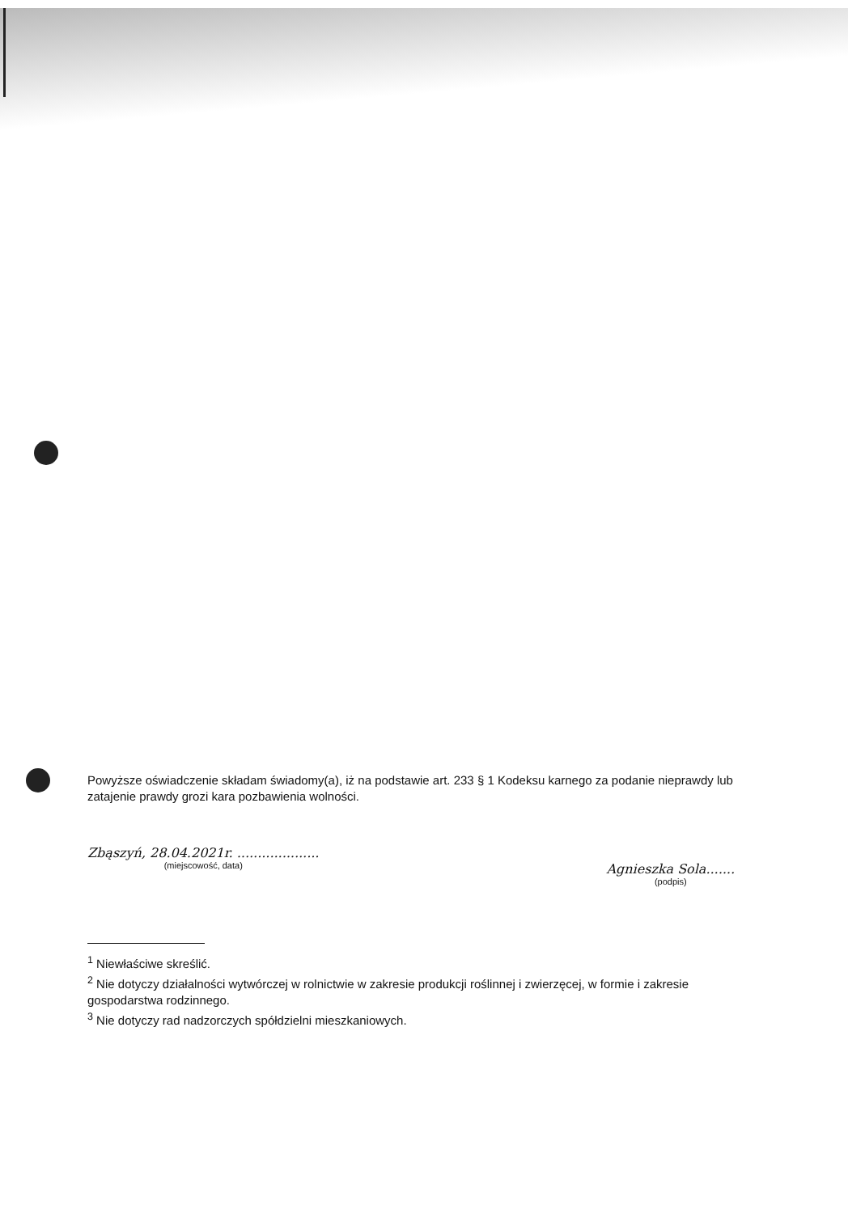Powyższe oświadczenie składam świadomy(a), iż na podstawie art. 233 § 1 Kodeksu karnego za podanie nieprawdy lub zatajenie prawdy grozi kara pozbawienia wolności.
Zbąszyń, 28.04.2021r. ....................
(miejscowość, data)
Agnieszka Sola.......
(podpis)
<sup>1</sup> Niewłaściwe skreślić.
<sup>2</sup> Nie dotyczy działalności wytwórczej w rolnictwie w zakresie produkcji roślinnej i zwierzęcej, w formie i zakresie gospodarstwa rodzinnego.
<sup>3</sup> Nie dotyczy rad nadzorczych spółdzielni mieszkaniowych.